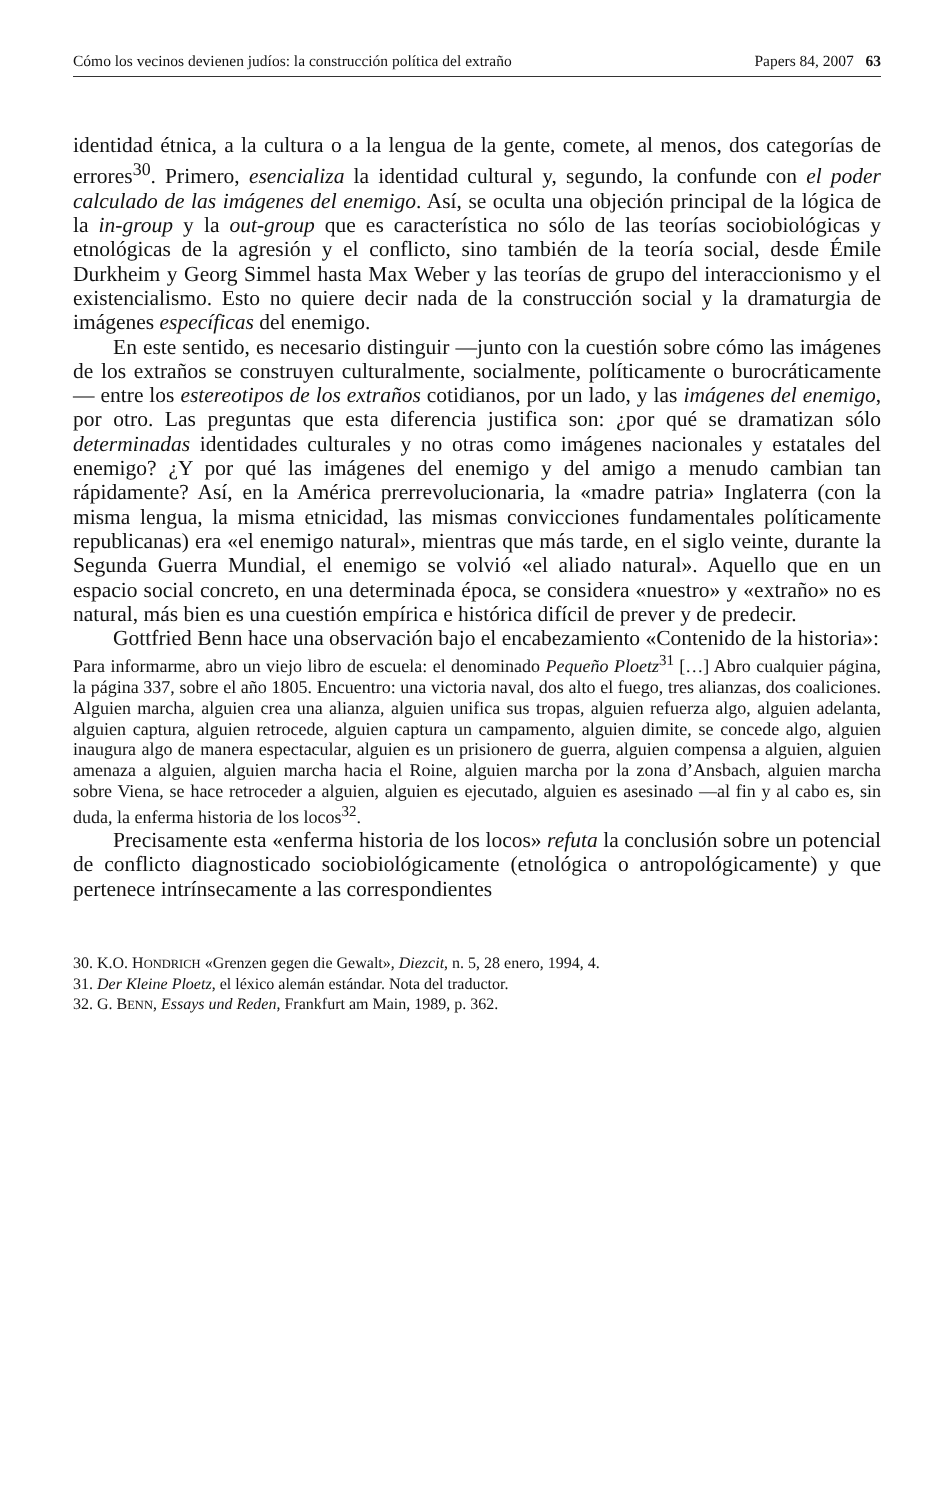Cómo los vecinos devienen judíos: la construcción política del extraño Papers 84, 2007 63
identidad étnica, a la cultura o a la lengua de la gente, comete, al menos, dos categorías de errores<sup>30</sup>. Primero, esencializa la identidad cultural y, segundo, la confunde con el poder calculado de las imágenes del enemigo. Así, se oculta una objeción principal de la lógica de la in-group y la out-group que es característica no sólo de las teorías sociobiológicas y etnológicas de la agresión y el conflicto, sino también de la teoría social, desde Émile Durkheim y Georg Simmel hasta Max Weber y las teorías de grupo del interaccionismo y el existencialismo. Esto no quiere decir nada de la construcción social y la dramaturgia de imágenes específicas del enemigo.
En este sentido, es necesario distinguir —junto con la cuestión sobre cómo las imágenes de los extraños se construyen culturalmente, socialmente, políticamente o burocráticamente— entre los estereotipos de los extraños cotidianos, por un lado, y las imágenes del enemigo, por otro. Las preguntas que esta diferencia justifica son: ¿por qué se dramatizan sólo determinadas identidades culturales y no otras como imágenes nacionales y estatales del enemigo? ¿Y por qué las imágenes del enemigo y del amigo a menudo cambian tan rápidamente? Así, en la América prerrevolucionaria, la «madre patria» Inglaterra (con la misma lengua, la misma etnicidad, las mismas convicciones fundamentales políticamente republicanas) era «el enemigo natural», mientras que más tarde, en el siglo veinte, durante la Segunda Guerra Mundial, el enemigo se volvió «el aliado natural». Aquello que en un espacio social concreto, en una determinada época, se considera «nuestro» y «extraño» no es natural, más bien es una cuestión empírica e histórica difícil de prever y de predecir.
Gottfried Benn hace una observación bajo el encabezamiento «Contenido de la historia»:
Para informarme, abro un viejo libro de escuela: el denominado Pequeño Ploetz<sup>31</sup> […] Abro cualquier página, la página 337, sobre el año 1805. Encuentro: una victoria naval, dos alto el fuego, tres alianzas, dos coaliciones. Alguien marcha, alguien crea una alianza, alguien unifica sus tropas, alguien refuerza algo, alguien adelanta, alguien captura, alguien retrocede, alguien captura un campamento, alguien dimite, se concede algo, alguien inaugura algo de manera espectacular, alguien es un prisionero de guerra, alguien compensa a alguien, alguien amenaza a alguien, alguien marcha hacia el Roine, alguien marcha por la zona d’Ansbach, alguien marcha sobre Viena, se hace retroceder a alguien, alguien es ejecutado, alguien es asesinado —al fin y al cabo es, sin duda, la enferma historia de los locos<sup>32</sup>.
Precisamente esta «enferma historia de los locos» refuta la conclusión sobre un potencial de conflicto diagnosticado sociobiológicamente (etnológica o antropológicamente) y que pertenece intrínsecamente a las correspondientes
30. K.O. HONDRICH «Grenzen gegen die Gewalt», Diezcit, n. 5, 28 enero, 1994, 4.
31. Der Kleine Ploetz, el léxico alemán estándar. Nota del traductor.
32. G. BENN, Essays und Reden, Frankfurt am Main, 1989, p. 362.